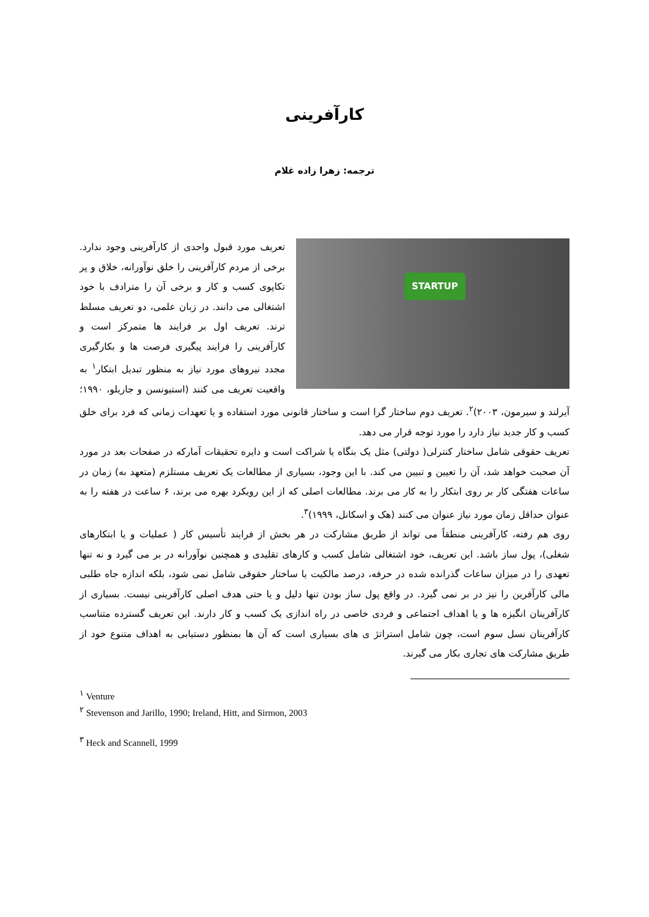کارآفرینی
ترجمه: زهرا زاده غلام
STARTUP
تعریف مورد قبول واحدی از کارآفرینی وجود ندارد. برخی از مردم کارآفرینی را خلق نوآورانه، خلاق و پر تکاپوی کسب و کار و برخی آن را مترادف با خود اشتغالی می دانند. در زبان علمی، دو تعریف مسلط ترند. تعریف اول بر فرایند ها متمرکز است و کارآفرینی را فرایند پیگیری فرصت ها و بکارگیری مجدد نیروهای مورد نیاز به منظور تبدیل ابتکار<sup>۱</sup> به واقعیت تعریف می کنند (استیونسن و جاریلو، ۱۹۹۰؛آیرلند و سیرمون، ۲۰۰۳)<sup>۲</sup>. تعریف دوم ساختار گرا است و ساختار قانونی مورد استفاده و یا تعهدات زمانی که فرد برای خلق کسب و کار جدید نیاز دارد را مورد توجه قرار می دهد.
تعریف حقوقی شامل ساختار کنترلی( دولتی) مثل یک بنگاه یا شراکت است و دایره تحقیقات آمارکه در صفحات بعد در مورد آن صحبت خواهد شد، آن را تعیین و تبیین می کند. با این وجود، بسیاری از مطالعات یک تعریف مستلزم (متعهد به) زمان در ساعات هفتگی کار بر روی ابتکار را به کار می برند. مطالعات اصلی که از این رویکرد بهره می برند، ۶ ساعت در هفته را به عنوان حداقل زمان مورد نیاز عنوان می کنند (هک و اسکانل، ۱۹۹۹)<sup>۳</sup>.
روی هم رفته، کارآفرینی منطقاً می تواند از طریق مشارکت در هر بخش از فرایند تأسیس کار ( عملیات و یا ابتکارهای شغلی)، پول ساز باشد. این تعریف، خود اشتغالی شامل کسب و کارهای تقلیدی و همچنین نوآورانه در بر می گیرد و نه تنها تعهدی را در میزان ساعات گذرانده شده در حرفه، درصد مالکیت یا ساختار حقوقی شامل نمی شود، بلکه اندازه جاه طلبی مالی کارآفرین را نیز در بر نمی گیرد. در واقع پول ساز بودن تنها دلیل و یا حتی هدف اصلی کارآفرینی نیست. بسیاری از کارآفرینان انگیزه ها و یا اهداف اجتماعی و فردی خاصی در راه اندازی یک کسب و کار دارند. این تعریف گسترده متناسب کارآفرینان نسل سوم است، چون شامل استراتژ ی های بسیاری است که آن ها بمنظور دستیابی به اهداف متنوع خود از طریق مشارکت های تجاری بکار می گیرند.
<sup>۱</sup> Venture
<sup>۲</sup> Stevenson and Jarillo, 1990; Ireland, Hitt, and Sirmon, 2003
<sup>۳</sup> Heck and Scannell, 1999